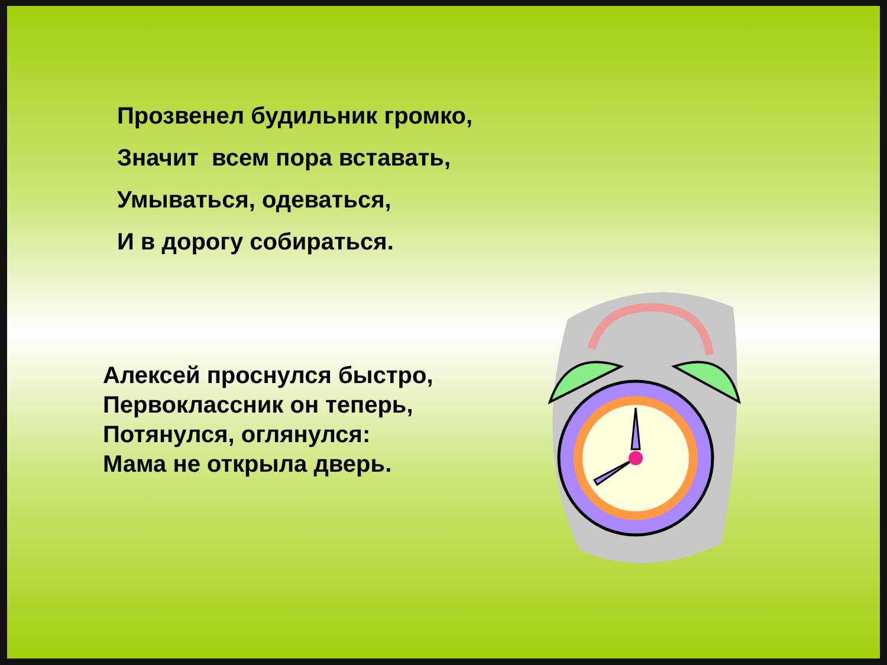Прозвенел будильник громко,
Значит всем пора вставать,
Умываться, одеваться,
И в дорогу собираться.
Алексей проснулся быстро,
Первоклассник он теперь,
Потянулся, оглянулся:
Мама не открыла дверь.